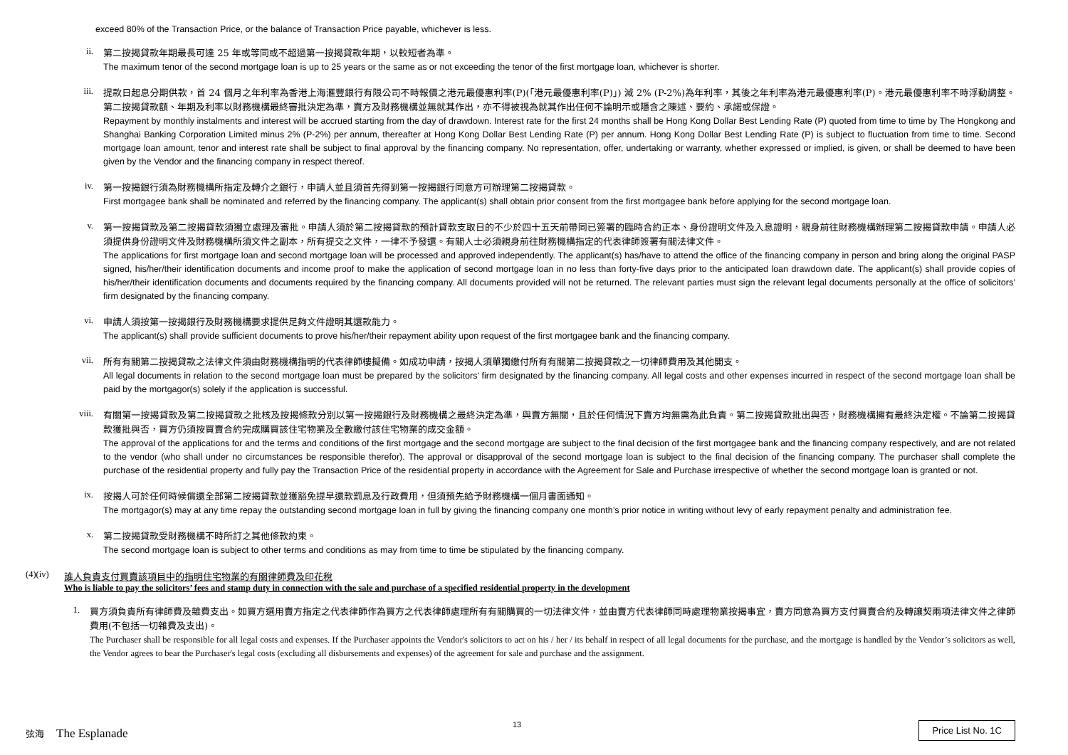exceed 80% of the Transaction Price, or the balance of Transaction Price payable, whichever is less.
ii.
第二按揭貸款年期最長可達 25 年或等同或不超過第一按揭貸款年期，以較短者為準。
The maximum tenor of the second mortgage loan is up to 25 years or the same as or not exceeding the tenor of the first mortgage loan, whichever is shorter.
iii.
提款日起息分期供款，首 24 個月之年利率為香港上海滙豐銀行有限公司不時報價之港元最優惠利率(P)(「港元最優惠利率(P)」) 減 2% (P-2%)為年利率，其後之年利率為港元最優惠利率(P)。港元最優惠利率不時浮動調整。第二按揭貸款額、年期及利率以財務機構最終審批決定為準，賣方及財務機構並無就其作出，亦不得被視為就其作出任何不論明示或隱含之陳述、要約、承諾或保證。
Repayment by monthly instalments and interest will be accrued starting from the day of drawdown. Interest rate for the first 24 months shall be Hong Kong Dollar Best Lending Rate (P) quoted from time to time by The Hongkong and Shanghai Banking Corporation Limited minus 2% (P-2%) per annum, thereafter at Hong Kong Dollar Best Lending Rate (P) per annum. Hong Kong Dollar Best Lending Rate (P) is subject to fluctuation from time to time. Second mortgage loan amount, tenor and interest rate shall be subject to final approval by the financing company. No representation, offer, undertaking or warranty, whether expressed or implied, is given, or shall be deemed to have been given by the Vendor and the financing company in respect thereof.
iv.
第一按揭銀行須為財務機構所指定及轉介之銀行，申請人並且須首先得到第一按揭銀行同意方可辦理第二按揭貸款。
First mortgagee bank shall be nominated and referred by the financing company. The applicant(s) shall obtain prior consent from the first mortgagee bank before applying for the second mortgage loan.
v.
第一按揭貸款及第二按揭貸款須獨立處理及審批。申請人須於第二按揭貸款的預計貸款支取日的不少於四十五天前帶同已簽署的臨時合約正本、身份證明文件及入息證明，親身前往財務機構辦理第二按揭貸款申請。申請人必須提供身份證明文件及財務機構所須文件之副本，所有提交之文件，一律不予發還。有關人士必須親身前往財務機構指定的代表律師簽署有關法律文件。
The applications for first mortgage loan and second mortgage loan will be processed and approved independently. The applicant(s) has/have to attend the office of the financing company in person and bring along the original PASP signed, his/her/their identification documents and income proof to make the application of second mortgage loan in no less than forty-five days prior to the anticipated loan drawdown date. The applicant(s) shall provide copies of his/her/their identification documents and documents required by the financing company. All documents provided will not be returned. The relevant parties must sign the relevant legal documents personally at the office of solicitors’ firm designated by the financing company.
vi.
申請人須按第一按揭銀行及財務機構要求提供足夠文件證明其還款能力。
The applicant(s) shall provide sufficient documents to prove his/her/their repayment ability upon request of the first mortgagee bank and the financing company.
vii.
所有有關第二按揭貸款之法律文件須由財務機構指明的代表律師樓擬備。如成功申請，按揭人須單獨繳付所有有關第二按揭貸款之一切律師費用及其他開支。
All legal documents in relation to the second mortgage loan must be prepared by the solicitors’ firm designated by the financing company. All legal costs and other expenses incurred in respect of the second mortgage loan shall be paid by the mortgagor(s) solely if the application is successful.
viii.
有關第一按揭貸款及第二按揭貸款之批核及按揭條款分別以第一按揭銀行及財務機構之最終決定為準，與賣方無關，且於任何情況下賣方均無需為此負責。第二按揭貸款批出與否，財務機構擁有最終決定權。不論第二按揭貸款獲批與否，買方仍須按買賣合約完成購買該住宅物業及全數繳付該住宅物業的成交金額。
The approval of the applications for and the terms and conditions of the first mortgage and the second mortgage are subject to the final decision of the first mortgagee bank and the financing company respectively, and are not related to the vendor (who shall under no circumstances be responsible therefor). The approval or disapproval of the second mortgage loan is subject to the final decision of the financing company. The purchaser shall complete the purchase of the residential property and fully pay the Transaction Price of the residential property in accordance with the Agreement for Sale and Purchase irrespective of whether the second mortgage loan is granted or not.
ix.
按揭人可於任何時候償還全部第二按揭貸款並獲豁免提早還款罰息及行政費用，但須預先給予財務機構一個月書面通知。
The mortgagor(s) may at any time repay the outstanding second mortgage loan in full by giving the financing company one month’s prior notice in writing without levy of early repayment penalty and administration fee.
x.
第二按揭貸款受財務機構不時所訂之其他條款約束。
The second mortgage loan is subject to other terms and conditions as may from time to time be stipulated by the financing company.
(4)(iv) 誰人負責支付買賣該項目中的指明住宅物業的有關律師費及印花稅
Who is liable to pay the solicitors’ fees and stamp duty in connection with the sale and purchase of a specified residential property in the development
1.
買方須負責所有律師費及雜費支出。如買方選用賣方指定之代表律師作為買方之代表律師處理所有有關購買的一切法律文件，並由賣方代表律師同時處理物業按揭事宜，賣方同意為買方支付買賣合約及轉讓契兩項法律文件之律師費用(不包括一切雜費及支出)。
The Purchaser shall be responsible for all legal costs and expenses. If the Purchaser appoints the Vendor's solicitors to act on his / her / its behalf in respect of all legal documents for the purchase, and the mortgage is handled by the Vendor’s solicitors as well, the Vendor agrees to bear the Purchaser's legal costs (excluding all disbursements and expenses) of the agreement for sale and purchase and the assignment.
13
弦海 The Esplanade
Price List No. 1C